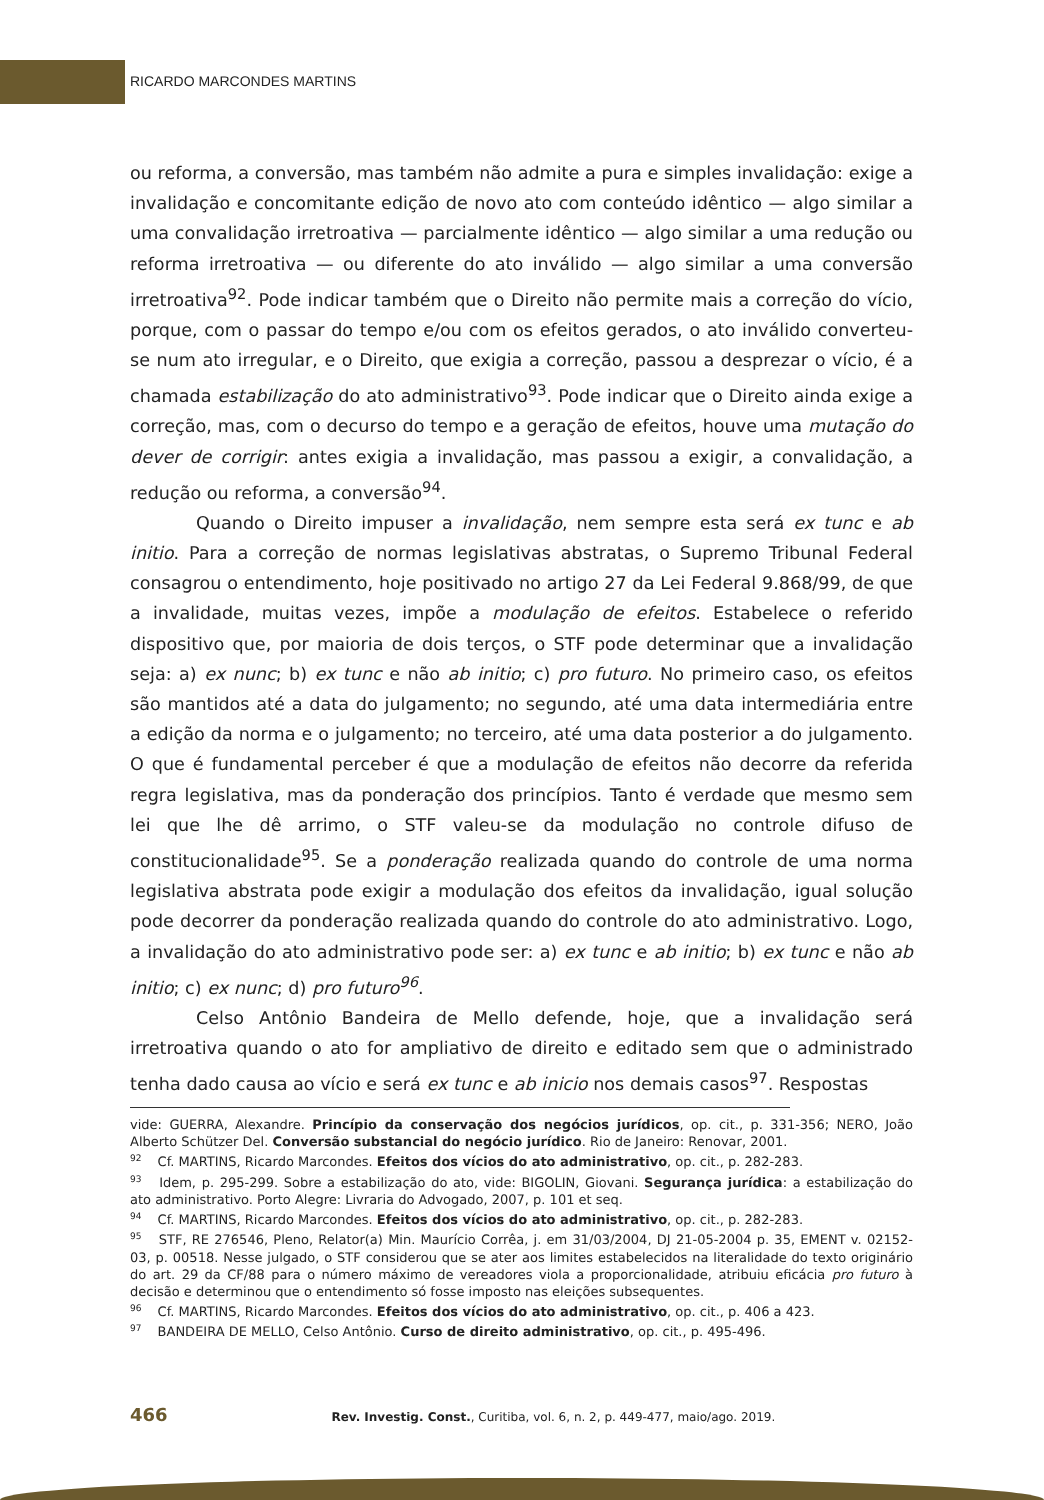RICARDO MARCONDES MARTINS
ou reforma, a conversão, mas também não admite a pura e simples invalidação: exige a invalidação e concomitante edição de novo ato com conteúdo idêntico — algo similar a uma convalidação irretroativa — parcialmente idêntico — algo similar a uma redução ou reforma irretroativa — ou diferente do ato inválido — algo similar a uma conversão irretroativa<sup>92</sup>. Pode indicar também que o Direito não permite mais a correção do vício, porque, com o passar do tempo e/ou com os efeitos gerados, o ato inválido converteu-se num ato irregular, e o Direito, que exigia a correção, passou a desprezar o vício, é a chamada estabilização do ato administrativo<sup>93</sup>. Pode indicar que o Direito ainda exige a correção, mas, com o decurso do tempo e a geração de efeitos, houve uma mutação do dever de corrigir: antes exigia a invalidação, mas passou a exigir, a convalidação, a redução ou reforma, a conversão<sup>94</sup>.
Quando o Direito impuser a invalidação, nem sempre esta será ex tunc e ab initio. Para a correção de normas legislativas abstratas, o Supremo Tribunal Federal consagrou o entendimento, hoje positivado no artigo 27 da Lei Federal 9.868/99, de que a invalidade, muitas vezes, impõe a modulação de efeitos. Estabelece o referido dispositivo que, por maioria de dois terços, o STF pode determinar que a invalidação seja: a) ex nunc; b) ex tunc e não ab initio; c) pro futuro. No primeiro caso, os efeitos são mantidos até a data do julgamento; no segundo, até uma data intermediária entre a edição da norma e o julgamento; no terceiro, até uma data posterior a do julgamento. O que é fundamental perceber é que a modulação de efeitos não decorre da referida regra legislativa, mas da ponderação dos princípios. Tanto é verdade que mesmo sem lei que lhe dê arrimo, o STF valeu-se da modulação no controle difuso de constitucionalidade<sup>95</sup>. Se a ponderação realizada quando do controle de uma norma legislativa abstrata pode exigir a modulação dos efeitos da invalidação, igual solução pode decorrer da ponderação realizada quando do controle do ato administrativo. Logo, a invalidação do ato administrativo pode ser: a) ex tunc e ab initio; b) ex tunc e não ab initio; c) ex nunc; d) pro futuro<sup>96</sup>.
Celso Antônio Bandeira de Mello defende, hoje, que a invalidação será irretroativa quando o ato for ampliativo de direito e editado sem que o administrado tenha dado causa ao vício e será ex tunc e ab inicio nos demais casos<sup>97</sup>. Respostas
vide: GUERRA, Alexandre. Princípio da conservação dos negócios jurídicos, op. cit., p. 331-356; NERO, João Alberto Schützer Del. Conversão substancial do negócio jurídico. Rio de Janeiro: Renovar, 2001.
<sup>92</sup> Cf. MARTINS, Ricardo Marcondes. Efeitos dos vícios do ato administrativo, op. cit., p. 282-283.
<sup>93</sup> Idem, p. 295-299. Sobre a estabilização do ato, vide: BIGOLIN, Giovani. Segurança jurídica: a estabilização do ato administrativo. Porto Alegre: Livraria do Advogado, 2007, p. 101 et seq.
<sup>94</sup> Cf. MARTINS, Ricardo Marcondes. Efeitos dos vícios do ato administrativo, op. cit., p. 282-283.
<sup>95</sup> STF, RE 276546, Pleno, Relator(a) Min. Maurício Corrêa, j. em 31/03/2004, DJ 21-05-2004 p. 35, EMENT v. 02152-03, p. 00518. Nesse julgado, o STF considerou que se ater aos limites estabelecidos na literalidade do texto originário do art. 29 da CF/88 para o número máximo de vereadores viola a proporcionalidade, atribuiu eficácia pro futuro à decisão e determinou que o entendimento só fosse imposto nas eleições subsequentes.
<sup>96</sup> Cf. MARTINS, Ricardo Marcondes. Efeitos dos vícios do ato administrativo, op. cit., p. 406 a 423.
<sup>97</sup> BANDEIRA DE MELLO, Celso Antônio. Curso de direito administrativo, op. cit., p. 495-496.
466 Rev. Investig. Const., Curitiba, vol. 6, n. 2, p. 449-477, maio/ago. 2019.